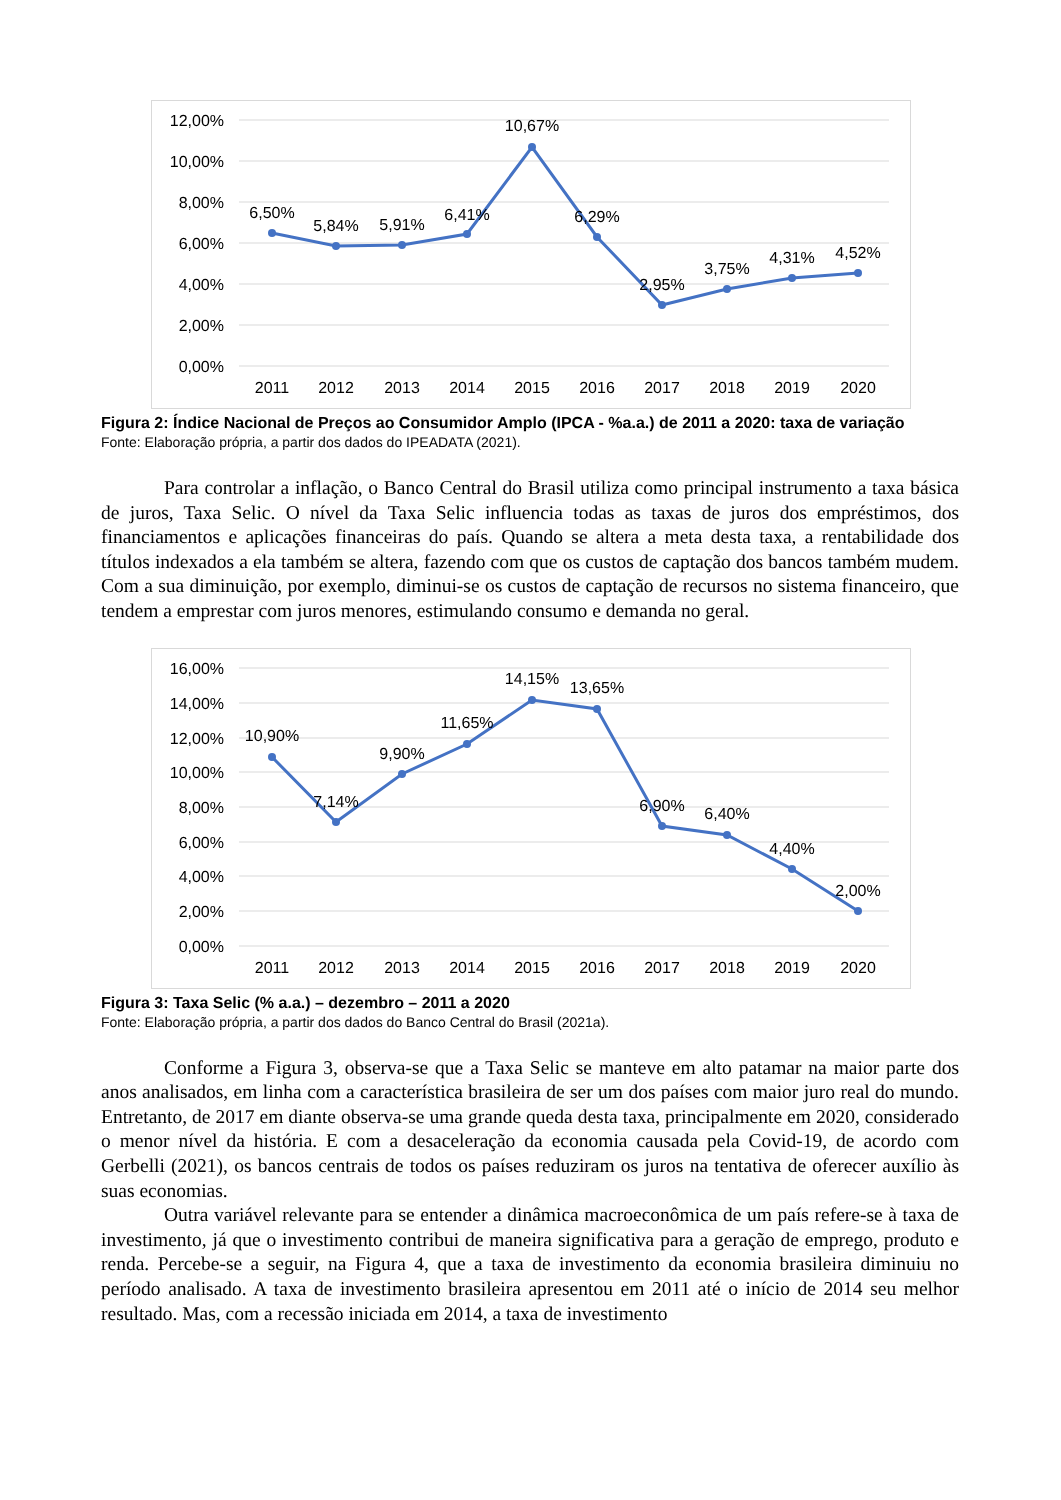0,00%
2,00%
4,00%
6,00%
8,00%
10,00%
12,00%
6,50%
5,84%
5,91%
6,41%
10,67%
6,29%
2,95%
3,75%
4,31%
4,52%
2011
2012
2013
2014
2015
2016
2017
2018
2019
2020
Figura 2: Índice Nacional de Preços ao Consumidor Amplo (IPCA - %a.a.) de 2011 a 2020: taxa de variação
Fonte: Elaboração própria, a partir dos dados do IPEADATA (2021).
Para controlar a inflação, o Banco Central do Brasil utiliza como principal instrumento a taxa básica de juros, Taxa Selic. O nível da Taxa Selic influencia todas as taxas de juros dos empréstimos, dos financiamentos e aplicações financeiras do país. Quando se altera a meta desta taxa, a rentabilidade dos títulos indexados a ela também se altera, fazendo com que os custos de captação dos bancos também mudem. Com a sua diminuição, por exemplo, diminui-se os custos de captação de recursos no sistema financeiro, que tendem a emprestar com juros menores, estimulando consumo e demanda no geral.
0,00%
2,00%
4,00%
6,00%
8,00%
10,00%
12,00%
14,00%
16,00%
10,90%
7,14%
9,90%
11,65%
14,15%
13,65%
6,90%
6,40%
4,40%
2,00%
2011
2012
2013
2014
2015
2016
2017
2018
2019
2020
Figura 3: Taxa Selic (% a.a.) – dezembro – 2011 a 2020
Fonte: Elaboração própria, a partir dos dados do Banco Central do Brasil (2021a).
Conforme a Figura 3, observa-se que a Taxa Selic se manteve em alto patamar na maior parte dos anos analisados, em linha com a característica brasileira de ser um dos países com maior juro real do mundo. Entretanto, de 2017 em diante observa-se uma grande queda desta taxa, principalmente em 2020, considerado o menor nível da história. E com a desaceleração da economia causada pela Covid-19, de acordo com Gerbelli (2021), os bancos centrais de todos os países reduziram os juros na tentativa de oferecer auxílio às suas economias.
Outra variável relevante para se entender a dinâmica macroeconômica de um país refere-se à taxa de investimento, já que o investimento contribui de maneira significativa para a geração de emprego, produto e renda. Percebe-se a seguir, na Figura 4, que a taxa de investimento da economia brasileira diminuiu no período analisado. A taxa de investimento brasileira apresentou em 2011 até o início de 2014 seu melhor resultado. Mas, com a recessão iniciada em 2014, a taxa de investimento